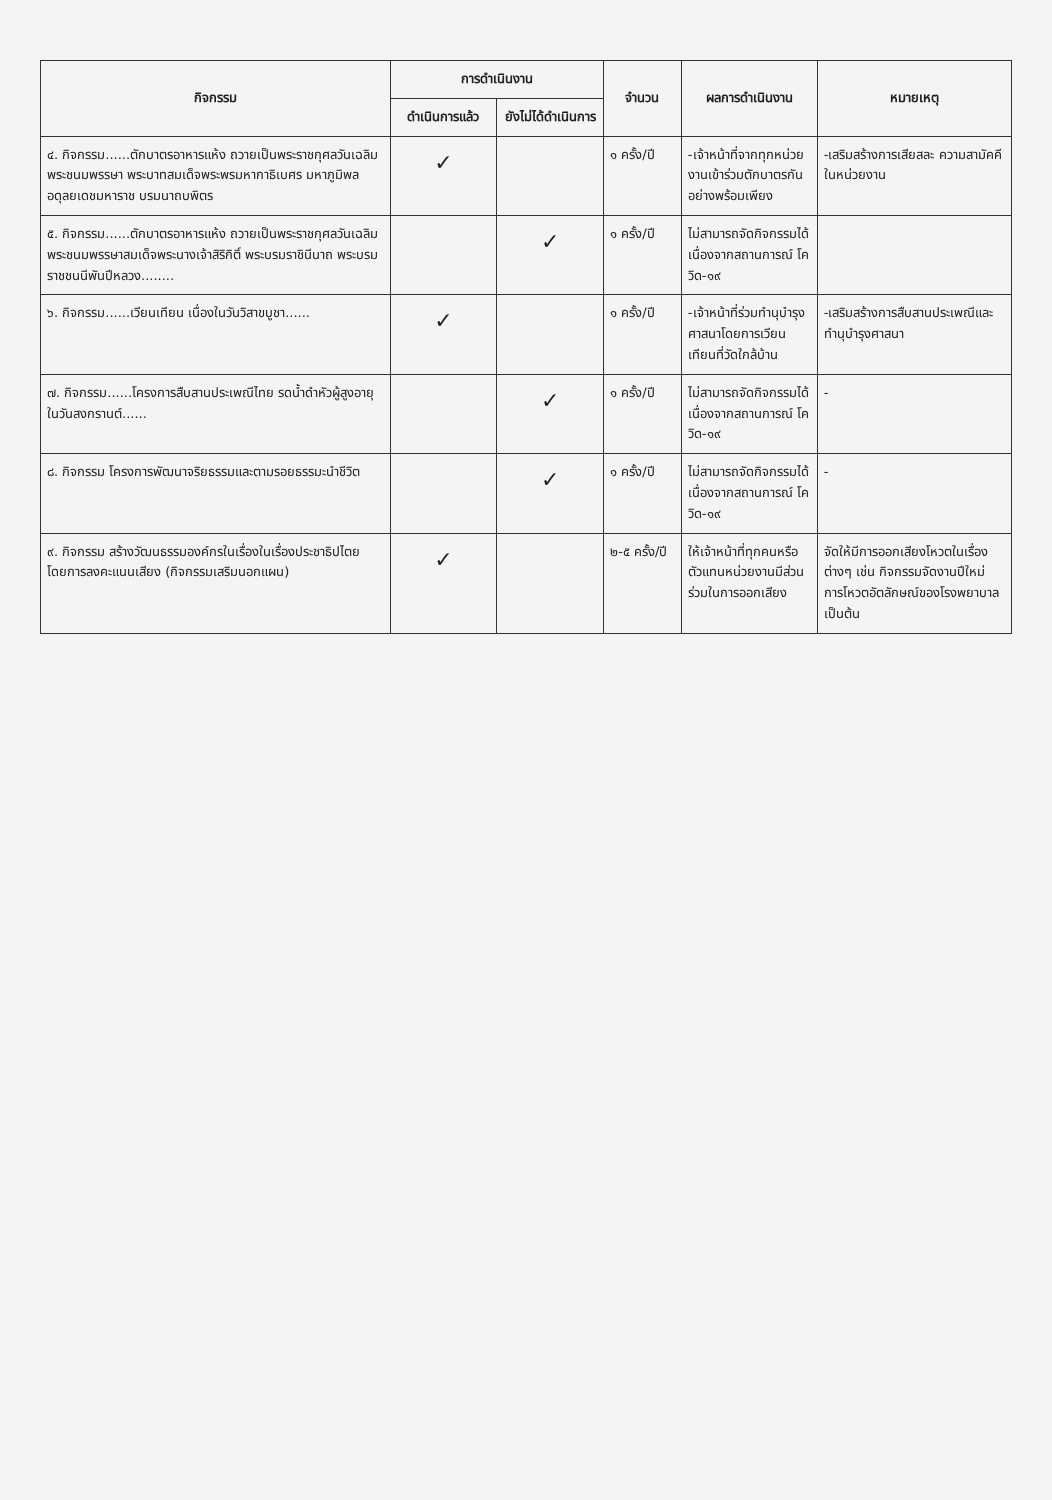| กิจกรรม | การดำเนินงาน | | จำนวน | ผลการดำเนินงาน | หมายเหตุ |
| --- | --- | --- | --- | --- | --- |
| | ดำเนินการแล้ว | ยังไม่ได้ดำเนินการ | | | |
| ๔. กิจกรรม......ตักบาตรอาหารแห้ง ถวายเป็นพระราชกุศลวันเฉลิมพระชนมพรรษา พระบาทสมเด็จพระพรมหากาธิเบศร มหาภูมิพลอดุลยเดชมหาราช บรมนาถบพิตร | ✓ | | ๑ ครั้ง/ปี | -เจ้าหน้าที่จากทุกหน่วยงานเข้าร่วมตักบาตรกันอย่างพร้อมเพียง | -เสริมสร้างการเสียสละ ความสามัคคีในหน่วยงาน |
| ๕. กิจกรรม......ตักบาตรอาหารแห้ง ถวายเป็นพระราชกุศลวันเฉลิมพระชนมพรรษาสมเด็จพระนางเจ้าสิริกิติ์ พระบรมราชินีนาถ พระบรมราชชนนีพันปีหลวง........ | | ✓ | ๑ ครั้ง/ปี | ไม่สามารถจัดกิจกรรมได้เนื่องจากสถานการณ์ โควิด-๑๙ | |
| ๖. กิจกรรม......เวียนเทียน เนื่องในวันวิสาขบูชา...... | ✓ | | ๑ ครั้ง/ปี | -เจ้าหน้าที่ร่วมทำนุบำรุงศาสนาโดยการเวียนเทียนที่วัดใกล้บ้าน | -เสริมสร้างการสืบสานประเพณีและทำนุบำรุงศาสนา |
| ๗. กิจกรรม......โครงการสืบสานประเพณีไทย รดน้ำดำหัวผู้สูงอายุ ในวันสงกรานต์...... | | ✓ | ๑ ครั้ง/ปี | ไม่สามารถจัดกิจกรรมได้เนื่องจากสถานการณ์ โควิด-๑๙ | - |
| ๘. กิจกรรม โครงการพัฒนาจริยธรรมและตามรอยธรรมะนำชีวิต | | ✓ | ๑ ครั้ง/ปี | ไม่สามารถจัดกิจกรรมได้เนื่องจากสถานการณ์ โควิด-๑๙ | - |
| ๙. กิจกรรม สร้างวัฒนธรรมองค์กรในเรื่องในเรื่องประชาธิปไตย โดยการลงคะแนนเสียง (กิจกรรมเสริมนอกแผน) | ✓ | | ๒-๕ ครั้ง/ปี | ให้เจ้าหน้าที่ทุกคนหรือตัวแทนหน่วยงานมีส่วนร่วมในการออกเสียง | จัดให้มีการออกเสียงโหวตในเรื่องต่างๆ เช่น กิจกรรมจัดงานปีใหม่ การโหวตอัตลักษณ์ของโรงพยาบาล เป็นต้น |